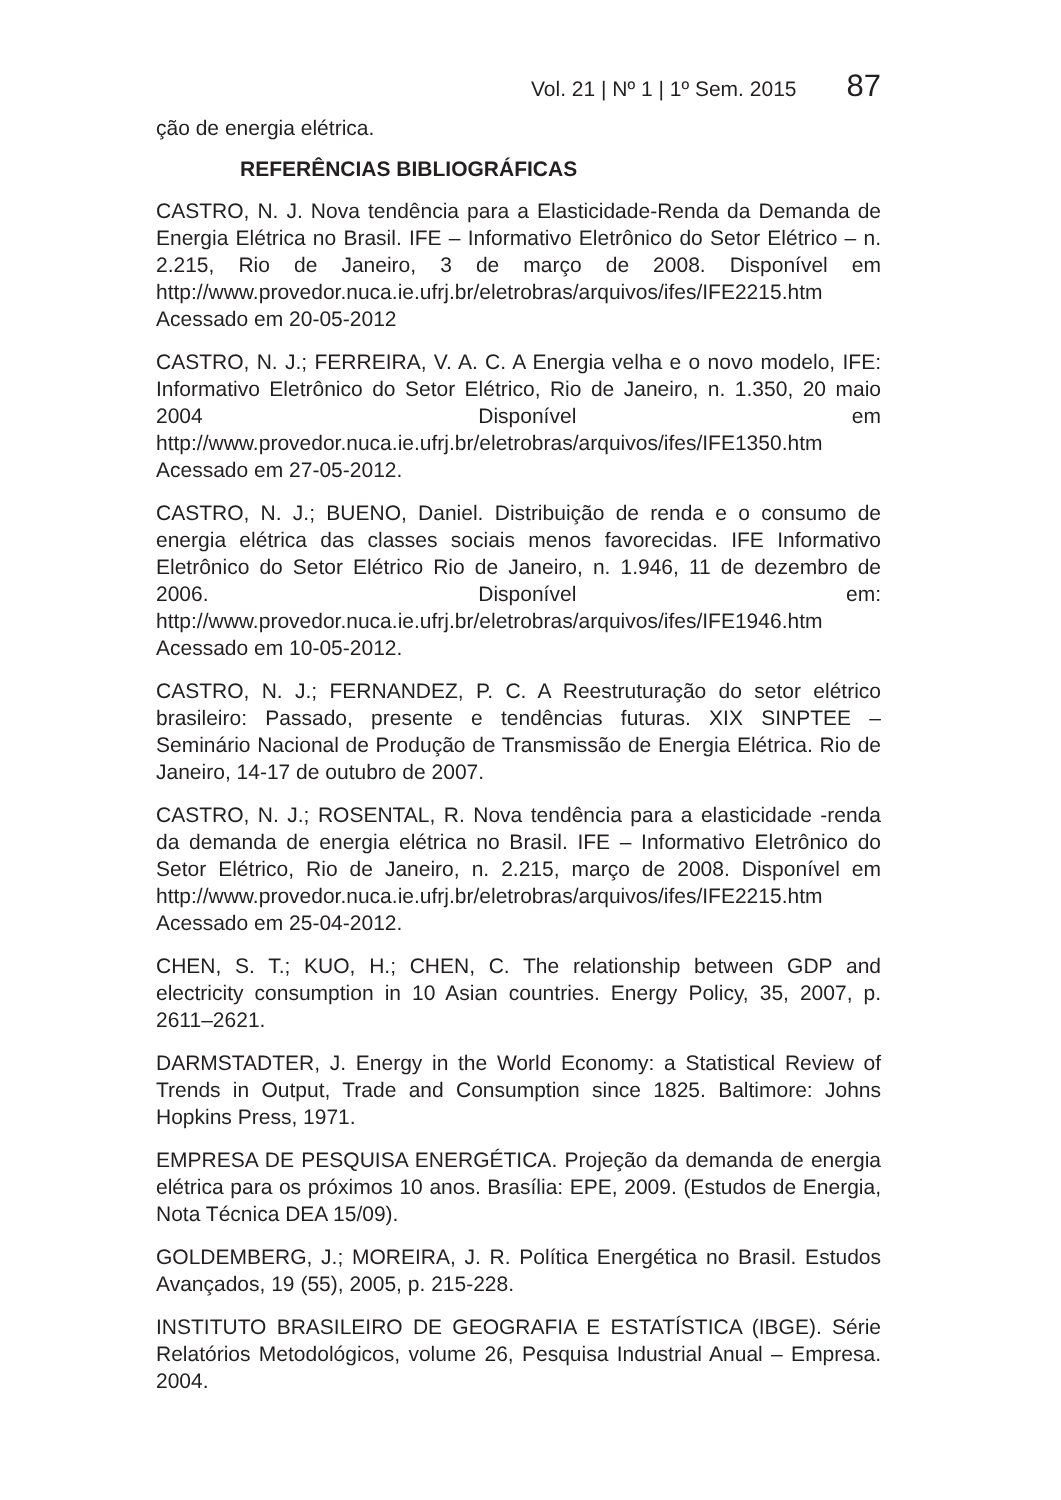Vol. 21 | Nº 1 | 1º Sem. 2015 87
ção de energia elétrica.
REFERÊNCIAS BIBLIOGRÁFICAS
CASTRO, N. J. Nova tendência para a Elasticidade-Renda da Demanda de Energia Elétrica no Brasil. IFE – Informativo Eletrônico do Setor Elétrico – n. 2.215, Rio de Janeiro, 3 de março de 2008. Disponível em http://www.provedor.nuca.ie.ufrj.br/eletrobras/arquivos/ifes/IFE2215.htm Acessado em 20-05-2012
CASTRO, N. J.; FERREIRA, V. A. C. A Energia velha e o novo modelo, IFE: Informativo Eletrônico do Setor Elétrico, Rio de Janeiro, n. 1.350, 20 maio 2004 Disponível em http://www.provedor.nuca.ie.ufrj.br/eletrobras/arquivos/ifes/IFE1350.htm Acessado em 27-05-2012.
CASTRO, N. J.; BUENO, Daniel. Distribuição de renda e o consumo de energia elétrica das classes sociais menos favorecidas. IFE Informativo Eletrônico do Setor Elétrico Rio de Janeiro, n. 1.946, 11 de dezembro de 2006. Disponível em: http://www.provedor.nuca.ie.ufrj.br/eletrobras/arquivos/ifes/IFE1946.htm Acessado em 10-05-2012.
CASTRO, N. J.; FERNANDEZ, P. C. A Reestruturação do setor elétrico brasileiro: Passado, presente e tendências futuras. XIX SINPTEE – Seminário Nacional de Produção de Transmissão de Energia Elétrica. Rio de Janeiro, 14-17 de outubro de 2007.
CASTRO, N. J.; ROSENTAL, R. Nova tendência para a elasticidade -renda da demanda de energia elétrica no Brasil. IFE – Informativo Eletrônico do Setor Elétrico, Rio de Janeiro, n. 2.215, março de 2008. Disponível em http://www.provedor.nuca.ie.ufrj.br/eletrobras/arquivos/ifes/IFE2215.htm Acessado em 25-04-2012.
CHEN, S. T.; KUO, H.; CHEN, C. The relationship between GDP and electricity consumption in 10 Asian countries. Energy Policy, 35, 2007, p. 2611–2621.
DARMSTADTER, J. Energy in the World Economy: a Statistical Review of Trends in Output, Trade and Consumption since 1825. Baltimore: Johns Hopkins Press, 1971.
EMPRESA DE PESQUISA ENERGÉTICA. Projeção da demanda de energia elétrica para os próximos 10 anos. Brasília: EPE, 2009. (Estudos de Energia, Nota Técnica DEA 15/09).
GOLDEMBERG, J.; MOREIRA, J. R. Política Energética no Brasil. Estudos Avançados, 19 (55), 2005, p. 215-228.
INSTITUTO BRASILEIRO DE GEOGRAFIA E ESTATÍSTICA (IBGE). Série Relatórios Metodológicos, volume 26, Pesquisa Industrial Anual – Empresa. 2004.